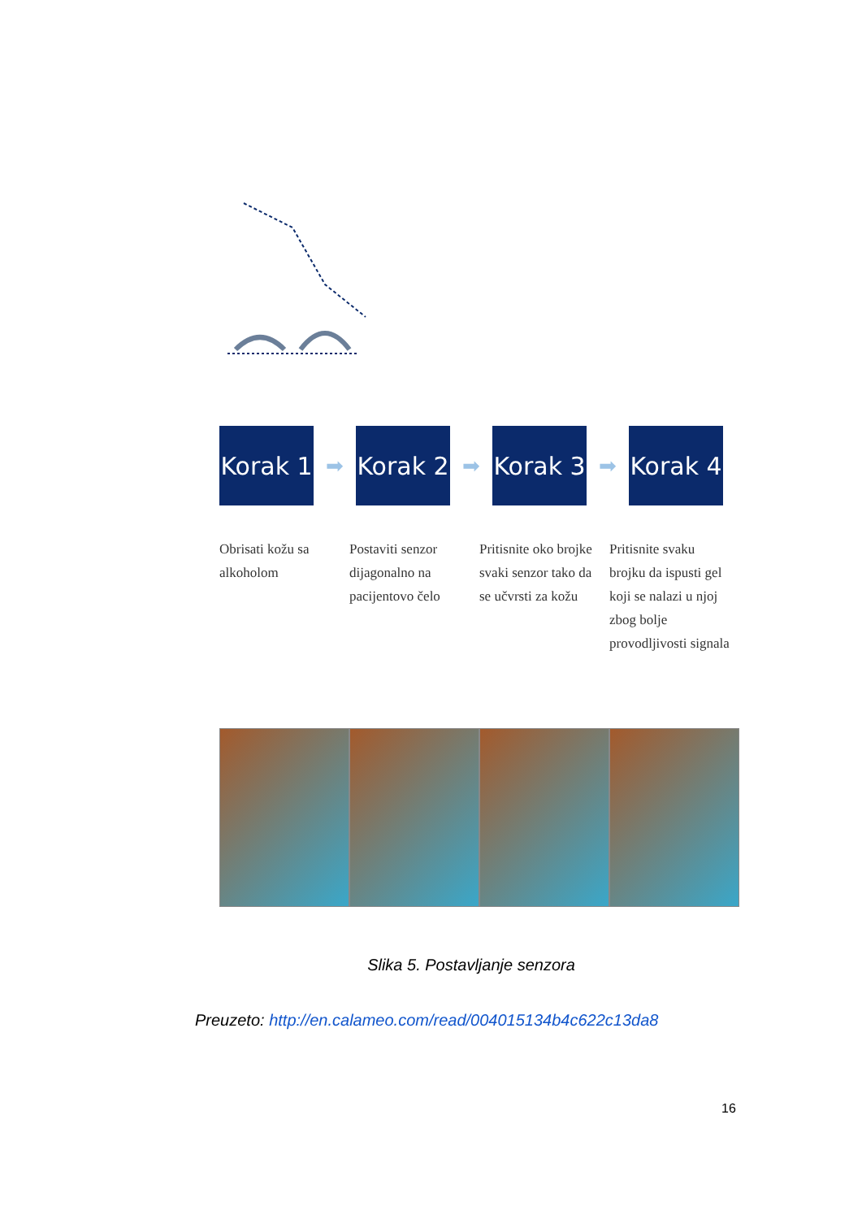Korak 1
➡
Korak 2
➡
Korak 3
➡
Korak 4
Obrisati kožu sa alkoholom
Postaviti senzor dijagonalno na pacijentovo čelo
Pritisnite oko brojke svaki senzor tako da se učvrsti za kožu
Pritisnite svaku brojku da ispusti gel koji se nalazi u njoj zbog bolje provodljivosti signala
Slika 5. Postavljanje senzora
Preuzeto: http://en.calameo.com/read/004015134b4c622c13da8
16